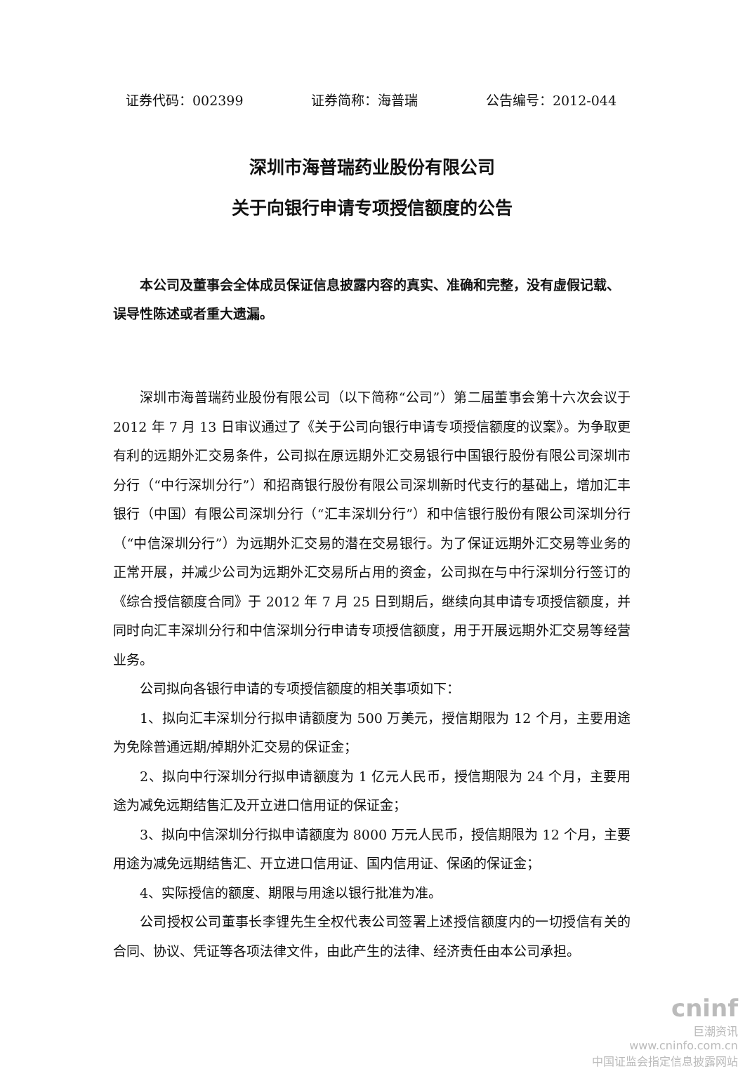证券代码：002399 证券简称：海普瑞 公告编号：2012-044
深圳市海普瑞药业股份有限公司
关于向银行申请专项授信额度的公告
本公司及董事会全体成员保证信息披露内容的真实、准确和完整，没有虚假记载、误导性陈述或者重大遗漏。
深圳市海普瑞药业股份有限公司（以下简称“公司”）第二届董事会第十六次会议于 2012 年 7 月 13 日审议通过了《关于公司向银行申请专项授信额度的议案》。为争取更有利的远期外汇交易条件，公司拟在原远期外汇交易银行中国银行股份有限公司深圳市分行（“中行深圳分行”）和招商银行股份有限公司深圳新时代支行的基础上，增加汇丰银行（中国）有限公司深圳分行（“汇丰深圳分行”）和中信银行股份有限公司深圳分行（“中信深圳分行”）为远期外汇交易的潜在交易银行。为了保证远期外汇交易等业务的正常开展，并减少公司为远期外汇交易所占用的资金，公司拟在与中行深圳分行签订的《综合授信额度合同》于 2012 年 7 月 25 日到期后，继续向其申请专项授信额度，并同时向汇丰深圳分行和中信深圳分行申请专项授信额度，用于开展远期外汇交易等经营业务。
公司拟向各银行申请的专项授信额度的相关事项如下：
1、拟向汇丰深圳分行拟申请额度为 500 万美元，授信期限为 12 个月，主要用途为免除普通远期/掉期外汇交易的保证金；
2、拟向中行深圳分行拟申请额度为 1 亿元人民币，授信期限为 24 个月，主要用途为减免远期结售汇及开立进口信用证的保证金；
3、拟向中信深圳分行拟申请额度为 8000 万元人民币，授信期限为 12 个月，主要用途为减免远期结售汇、开立进口信用证、国内信用证、保函的保证金；
4、实际授信的额度、期限与用途以银行批准为准。
公司授权公司董事长李锂先生全权代表公司签署上述授信额度内的一切授信有关的合同、协议、凭证等各项法律文件，由此产生的法律、经济责任由本公司承担。
cninf
巨潮资讯
www.cninfo.com.cn
中国证监会指定信息披露网站